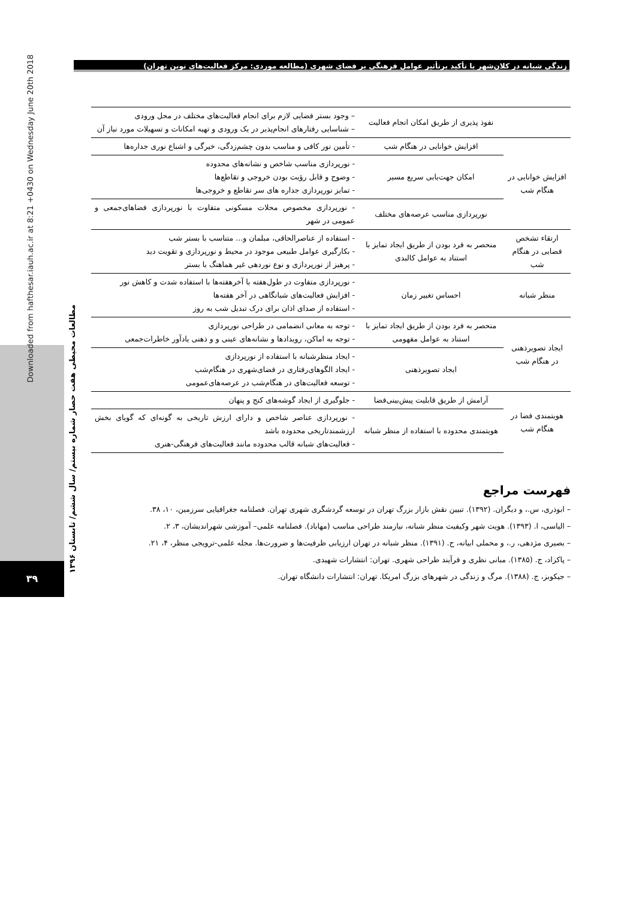زندگی شبانه در کلان‌شهر با تأکید برتأثیر عوامل فرهنگی بر فضای شهری (مطالعه موردی: مرکز فعالیت‌های نوین تهران)
Downloaded from hafthesar.iauh.ac.ir at 8:21 +0430 on Wednesday June 20th 2018
مطالعات محیطی هفت حصار شماره بیستم/ سال ششم/ تابستان ۱۳۹۶
۳۹
| | نفوذ پذیری از طریق امکان انجام فعالیت | – وجود بستر فضایی لازم برای انجام فعالیت‌های مختلف در محل ورودی – شناسایی رفتارهای انجام‌پذیر در یک ورودی و تهیه امکانات و تسهیلات مورد نیاز آن |
| افزایش خوانایی در هنگام شب | افزایش خوانایی در هنگام شب | - تأمین نور کافی و مناسب بدون چشم‌زدگی، خیرگی و اشباع نوری جداره‌ها |
| | امکان جهت‌یابی سریع مسیر | - نورپردازی مناسب شاخص و نشانه‌های محدوده - وضوح و قابل رؤیت بودن خروجی و تقاطع‌ها - تمایز نورپردازی جداره های سر تقاطع و خروجی‌ها |
| | نورپردازی مناسب عرصه‌های مختلف | - نورپردازی مخصوص محلات مسکونی متفاوت با نورپردازی فضاهای‌جمعی و عمومی در شهر |
| ارتقاء تشخص فضایی در هنگام شب | منحصر به فرد بودن از طریق ایجاد تمایز با استناد به عوامل کالبدی | - استفاده از عناصرالحاقی، مبلمان و... متناسب با بستر شب - بکارگیری عوامل طبیعی موجود در محیط و نورپردازی و تقویت دید - پرهیز از نورپردازی و نوع نوردهی غیر هماهنگ با بستر |
| منظر شبانه | احساس تغییر زمان | - نورپردازی متفاوت در طول‌هفته با آخرهفته‌ها با استفاده شدت و کاهش نور - افزایش فعالیت‌های شبانگاهی در آخر هفته‌ها - استفاده از صدای اذان برای درک تبدیل شب به روز |
| ایجاد تصویرذهنی در هنگام شب | منحصر به فرد بودن از طریق ایجاد تمایز با استناد به عوامل مفهومی | - توجه به معانی انضمامی در طراحی نورپردازی - توجه به اماکن، رویدادها و نشانه‌های عینی و و ذهنی یادآور خاطرات‌جمعی |
| | ایجاد تصویرذهنی | - ایجاد منظرشبانه با استفاده از نورپردازی - ایجاد الگوهای‌رفتاری در فضای‌شهری در هنگام‌شب - توسعه فعالیت‌های در هنگام‌شب در عرصه‌های‌عمومی |
| هویتمندی فضا در هنگام شب | آرامش از طریق قابلیت پیش‌بینی‌فضا | - جلوگیری از ایجاد گوشه‌های کنج و پنهان |
| | هویتمندی محدوده با استفاده از منظر شبانه | - نورپردازی عناصر شاخص و دارای ارزش تاریخی به گونه‌ای که گویای بخش ارزشمندتاریخی محدوده باشد - فعالیت‌های شبانه قالب محدوده مانند فعالیت‌های فرهنگی-هنری |
فهرست مراجع
– ابوذری، س.، و دیگران. (۱۳۹۲). تبیین نقش بازار بزرگ تهران در توسعه گردشگری شهری تهران. فصلنامه جغرافیایی سرزمین، ۱۰، ۳۸.
– الیاسی، ا. (۱۳۹۳). هویت شهر وکیفیت منظر شبانه، نیازمند طراحی مناسب (مهاباد). فصلنامه علمی– آموزشی شهراندیشان، ۳، ۲.
– بصیری مژدهی، ر.، و محملی ابیانه، ح. (۱۳۹۱). منظر شبانه در تهران ارزیابی ظرفیت‌ها و ضرورت‌ها. مجله علمی-ترویجی منظر، ۴، ۲۱.
– پاکزاد، ج. (۱۳۸۵). مبانی نظری و فرآیند طراحی شهری. تهران: انتشارات شهیدی.
– جیکوبز، ج. (۱۳۸۸). مرگ و زندگی در شهرهای بزرگ امریکا. تهران: انتشارات دانشگاه تهران.